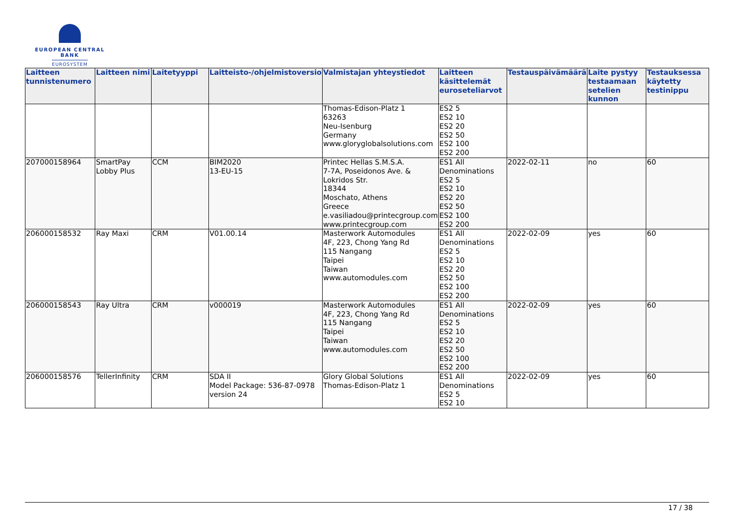EUROPEAN CENTRAL BANK
EUROSYSTEM
| Laitteen tunnistenumero | Laitteen nimi | Laitetyyppi | Laitteisto-/ohjelmistoversio | Valmistajan yhteystiedot | Laitteen käsittelemät euroseteliarvot | Testauspäivämäärä | Laite pystyy testaamaan setelien kunnon | Testauksessa käytetty testinippu |
| --- | --- | --- | --- | --- | --- | --- | --- | --- |
| | | | | Thomas-Edison-Platz 1 63263 Neu-Isenburg Germany www.gloryglobalsolutions.com | ES2 5 ES2 10 ES2 20 ES2 50 ES2 100 ES2 200 | | | |
| 207000158964 | SmartPay Lobby Plus | CCM | BIM2020 13-EU-15 | Printec Hellas S.M.S.A. 7-7A, Poseidonos Ave. & Lokridos Str. 18344 Moschato, Athens Greece e.vasiliadou@printecgroup.com www.printecgroup.com | ES1 All Denominations ES2 5 ES2 10 ES2 20 ES2 50 ES2 100 ES2 200 | 2022-02-11 | no | 60 |
| 206000158532 | Ray Maxi | CRM | V01.00.14 | Masterwork Automodules 4F, 223, Chong Yang Rd 115 Nangang Taipei Taiwan www.automodules.com | ES1 All Denominations ES2 5 ES2 10 ES2 20 ES2 50 ES2 100 ES2 200 | 2022-02-09 | yes | 60 |
| 206000158543 | Ray Ultra | CRM | v000019 | Masterwork Automodules 4F, 223, Chong Yang Rd 115 Nangang Taipei Taiwan www.automodules.com | ES1 All Denominations ES2 5 ES2 10 ES2 20 ES2 50 ES2 100 ES2 200 | 2022-02-09 | yes | 60 |
| 206000158576 | TellerInfinity | CRM | SDA II Model Package: 536-87-0978 version 24 | Glory Global Solutions Thomas-Edison-Platz 1 | ES1 All Denominations ES2 5 ES2 10 | 2022-02-09 | yes | 60 |
17 / 38